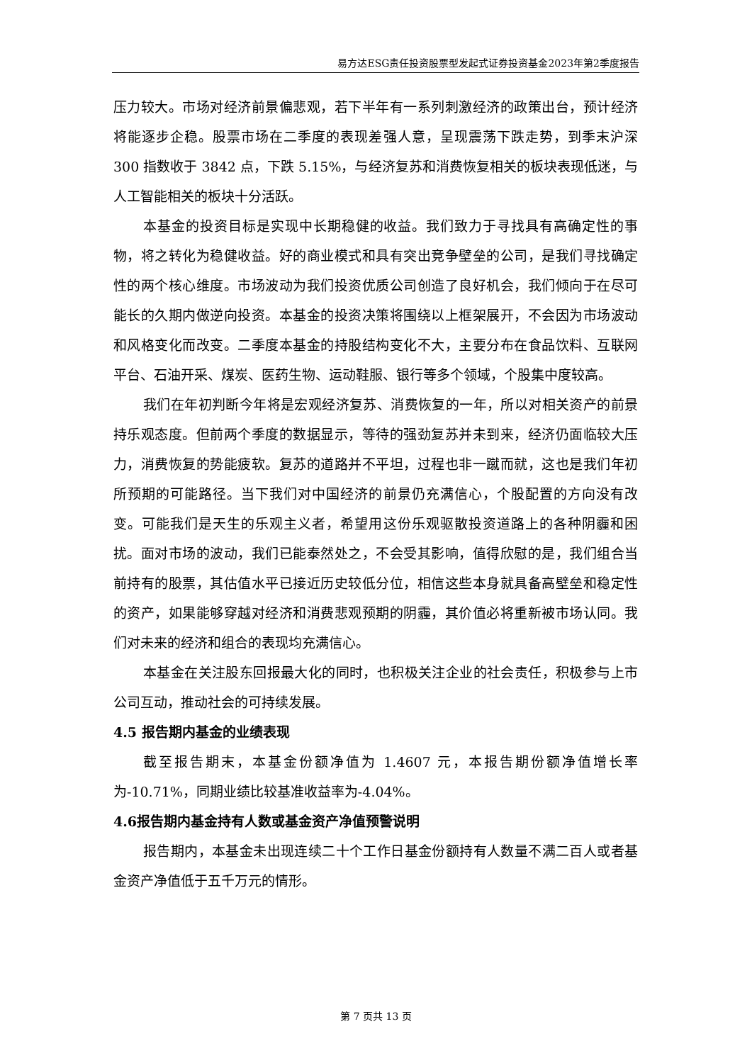易方达ESG责任投资股票型发起式证券投资基金2023年第2季度报告
压力较大。市场对经济前景偏悲观，若下半年有一系列刺激经济的政策出台，预计经济将能逐步企稳。股票市场在二季度的表现差强人意，呈现震荡下跌走势，到季末沪深 300 指数收于 3842 点，下跌 5.15%，与经济复苏和消费恢复相关的板块表现低迷，与人工智能相关的板块十分活跃。
本基金的投资目标是实现中长期稳健的收益。我们致力于寻找具有高确定性的事物，将之转化为稳健收益。好的商业模式和具有突出竞争壁垒的公司，是我们寻找确定性的两个核心维度。市场波动为我们投资优质公司创造了良好机会，我们倾向于在尽可能长的久期内做逆向投资。本基金的投资决策将围绕以上框架展开，不会因为市场波动和风格变化而改变。二季度本基金的持股结构变化不大，主要分布在食品饮料、互联网平台、石油开采、煤炭、医药生物、运动鞋服、银行等多个领域，个股集中度较高。
我们在年初判断今年将是宏观经济复苏、消费恢复的一年，所以对相关资产的前景持乐观态度。但前两个季度的数据显示，等待的强劲复苏并未到来，经济仍面临较大压力，消费恢复的势能疲软。复苏的道路并不平坦，过程也非一蹴而就，这也是我们年初所预期的可能路径。当下我们对中国经济的前景仍充满信心，个股配置的方向没有改变。可能我们是天生的乐观主义者，希望用这份乐观驱散投资道路上的各种阴霾和困扰。面对市场的波动，我们已能泰然处之，不会受其影响，值得欣慰的是，我们组合当前持有的股票，其估值水平已接近历史较低分位，相信这些本身就具备高壁垒和稳定性的资产，如果能够穿越对经济和消费悲观预期的阴霾，其价值必将重新被市场认同。我们对未来的经济和组合的表现均充满信心。
本基金在关注股东回报最大化的同时，也积极关注企业的社会责任，积极参与上市公司互动，推动社会的可持续发展。
4.5 报告期内基金的业绩表现
截至报告期末，本基金份额净值为 1.4607 元，本报告期份额净值增长率为-10.71%，同期业绩比较基准收益率为-4.04%。
4.6报告期内基金持有人数或基金资产净值预警说明
报告期内，本基金未出现连续二十个工作日基金份额持有人数量不满二百人或者基金资产净值低于五千万元的情形。
第 7 页共 13 页